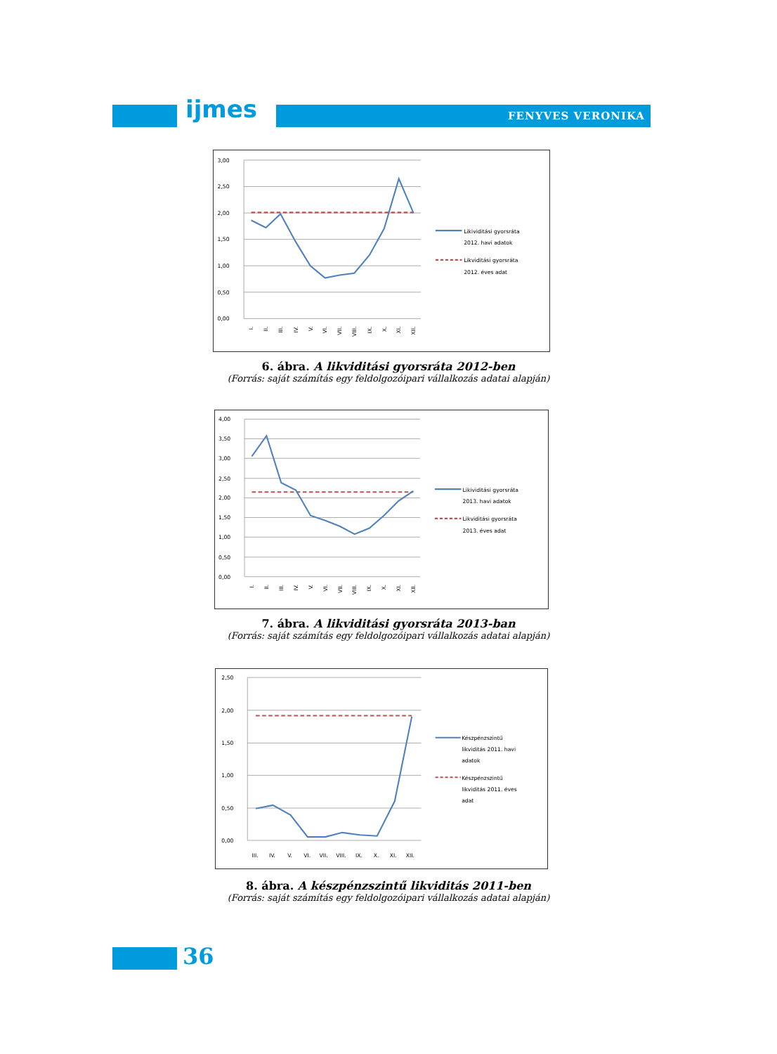ijmes FENYVES VERONIKA
3,00
2,50
2,00
1,50
1,00
0,50
0,00
I.
II.
III.
IV.
V.
VI.
VII.
VIII.
IX.
X.
XI.
XII.
Likividitási gyorsráta
2012. havi adatok
Likviditási gyorsráta
2012. éves adat
6. ábra. A likviditási gyorsráta 2012-ben
(Forrás: saját számítás egy feldolgozóipari vállalkozás adatai alapján)
4,00
3,50
3,00
2,50
2,00
1,50
1,00
0,50
0,00
I.
II.
III.
IV.
V.
VI.
VII.
VIII.
IX.
X.
XI.
XII.
Likividitási gyorsráta
2013. havi adatok
Likviditási gyorsráta
2013. éves adat
7. ábra. A likviditási gyorsráta 2013-ban
(Forrás: saját számítás egy feldolgozóipari vállalkozás adatai alapján)
2,50
2,00
1,50
1,00
0,50
0,00
III.
IV.
V.
VI.
VII.
VIII.
IX.
X.
XI.
XII.
Készpénzszintű
likviditás 2011. havi
adatok
Készpénzszintű
likviditás 2011. éves
adat
8. ábra. A készpénzszintű likviditás 2011-ben
(Forrás: saját számítás egy feldolgozóipari vállalkozás adatai alapján)
36